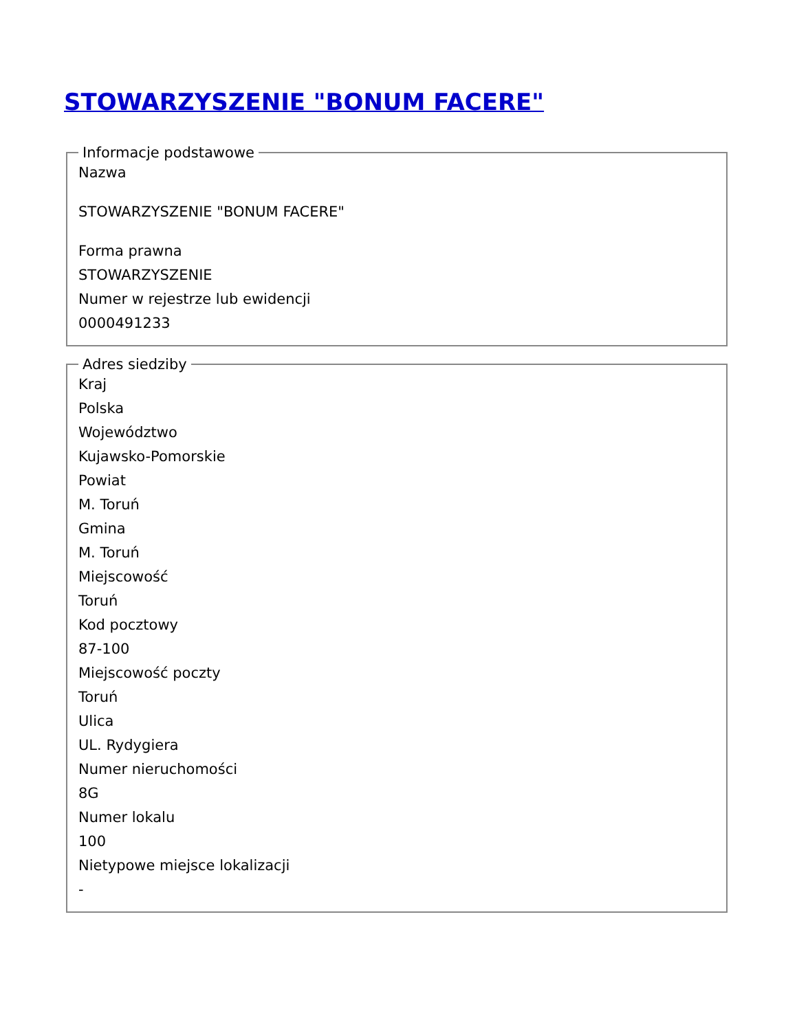STOWARZYSZENIE "BONUM FACERE"
Informacje podstawowe
Nazwa
STOWARZYSZENIE "BONUM FACERE"
Forma prawna
STOWARZYSZENIE
Numer w rejestrze lub ewidencji
0000491233
Adres siedziby
Kraj
Polska
Województwo
Kujawsko-Pomorskie
Powiat
M. Toruń
Gmina
M. Toruń
Miejscowość
Toruń
Kod pocztowy
87-100
Miejscowość poczty
Toruń
Ulica
UL. Rydygiera
Numer nieruchomości
8G
Numer lokalu
100
Nietypowe miejsce lokalizacji
-